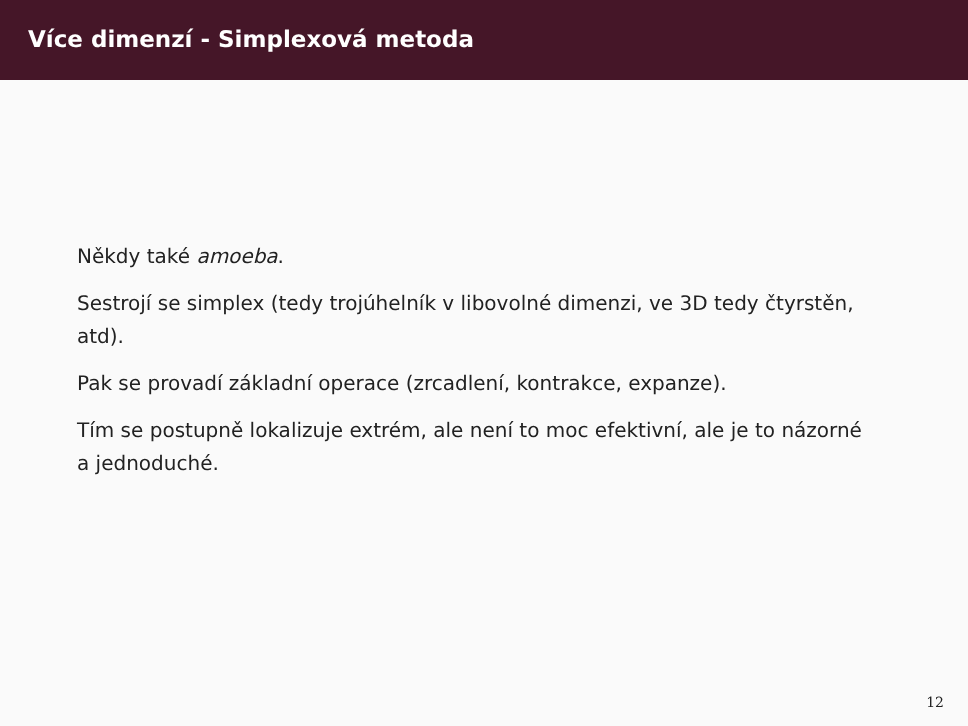Více dimenzí - Simplexová metoda
Někdy také amoeba.
Sestrojí se simplex (tedy trojúhelník v libovolné dimenzi, ve 3D tedy čtyrstěn, atd).
Pak se provadí základní operace (zrcadlení, kontrakce, expanze).
Tím se postupně lokalizuje extrém, ale není to moc efektivní, ale je to názorné a jednoduché.
12